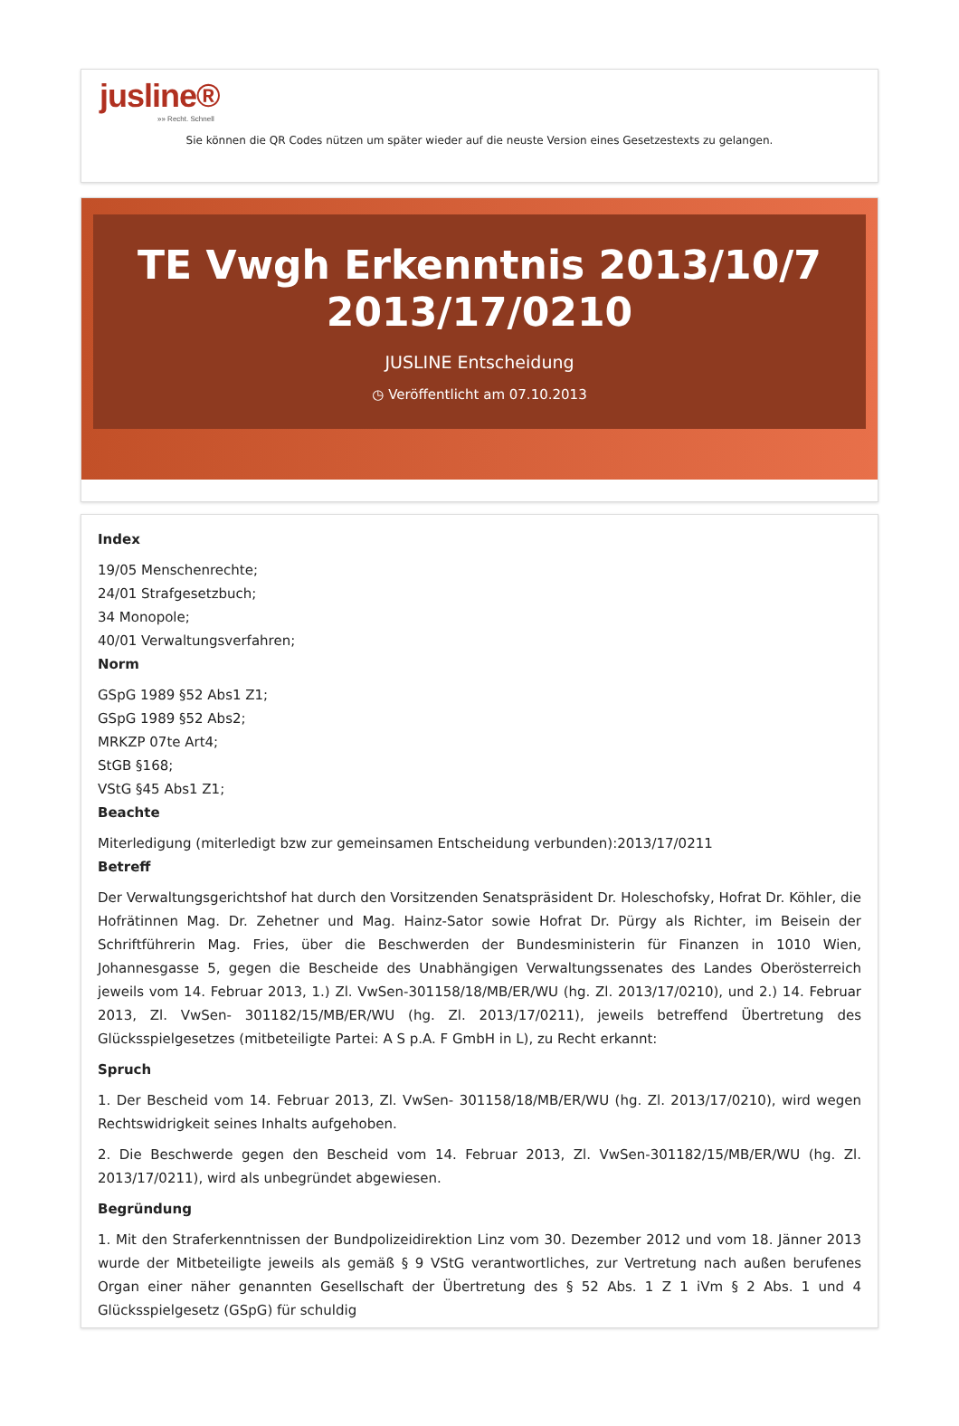jusline®
»» Recht. Schnell
Sie können die QR Codes nützen um später wieder auf die neuste Version eines Gesetzestexts zu gelangen.
TE Vwgh Erkenntnis 2013/10/7
2013/17/0210
JUSLINE Entscheidung
◷ Veröffentlicht am 07.10.2013
Index
19/05 Menschenrechte;
24/01 Strafgesetzbuch;
34 Monopole;
40/01 Verwaltungsverfahren;
Norm
GSpG 1989 §52 Abs1 Z1;
GSpG 1989 §52 Abs2;
MRKZP 07te Art4;
StGB §168;
VStG §45 Abs1 Z1;
Beachte
Miterledigung (miterledigt bzw zur gemeinsamen Entscheidung verbunden):2013/17/0211
Betreff
Der Verwaltungsgerichtshof hat durch den Vorsitzenden Senatspräsident Dr. Holeschofsky, Hofrat Dr. Köhler, die Hofrätinnen Mag. Dr. Zehetner und Mag. Hainz-Sator sowie Hofrat Dr. Pürgy als Richter, im Beisein der Schriftführerin Mag. Fries, über die Beschwerden der Bundesministerin für Finanzen in 1010 Wien, Johannesgasse 5, gegen die Bescheide des Unabhängigen Verwaltungssenates des Landes Oberösterreich jeweils vom 14. Februar 2013, 1.) Zl. VwSen-301158/18/MB/ER/WU (hg. Zl. 2013/17/0210), und 2.) 14. Februar 2013, Zl. VwSen- 301182/15/MB/ER/WU (hg. Zl. 2013/17/0211), jeweils betreffend Übertretung des Glücksspielgesetzes (mitbeteiligte Partei: A S p.A. F GmbH in L), zu Recht erkannt:
Spruch
1. Der Bescheid vom 14. Februar 2013, Zl. VwSen- 301158/18/MB/ER/WU (hg. Zl. 2013/17/0210), wird wegen Rechtswidrigkeit seines Inhalts aufgehoben.
2. Die Beschwerde gegen den Bescheid vom 14. Februar 2013, Zl. VwSen-301182/15/MB/ER/WU (hg. Zl. 2013/17/0211), wird als unbegründet abgewiesen.
Begründung
1. Mit den Straferkenntnissen der Bundpolizeidirektion Linz vom 30. Dezember 2012 und vom 18. Jänner 2013 wurde der Mitbeteiligte jeweils als gemäß § 9 VStG verantwortliches, zur Vertretung nach außen berufenes Organ einer näher genannten Gesellschaft der Übertretung des § 52 Abs. 1 Z 1 iVm § 2 Abs. 1 und 4 Glücksspielgesetz (GSpG) für schuldig